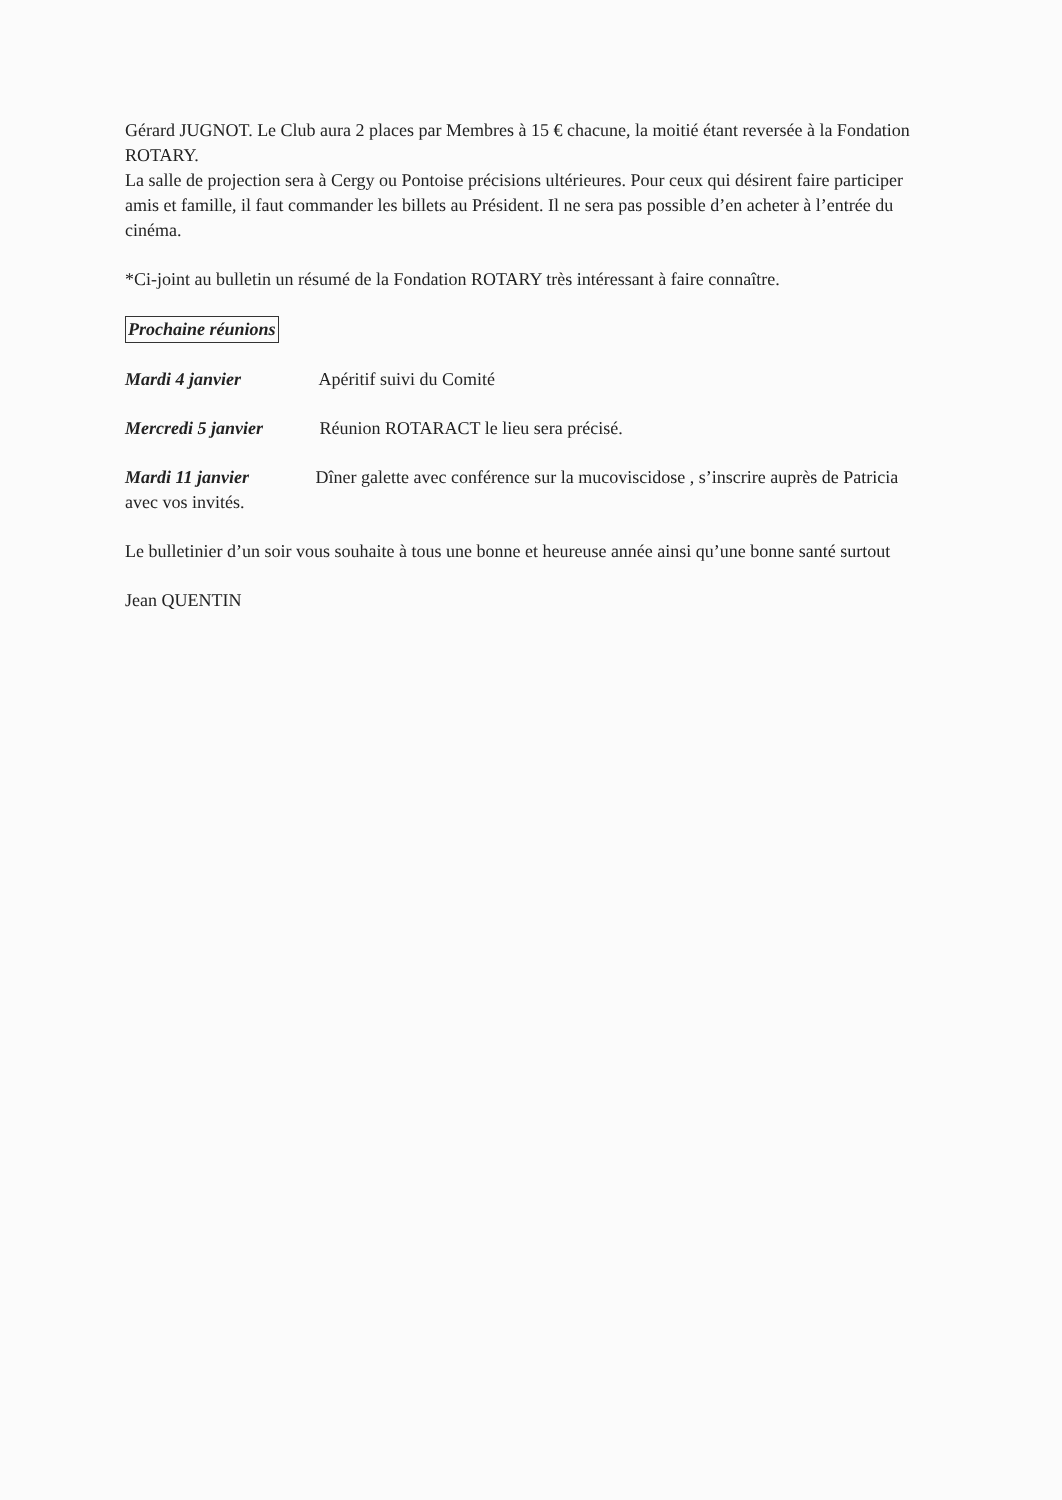Gérard JUGNOT. Le Club aura 2 places par Membres à 15 € chacune, la moitié étant reversée à la Fondation ROTARY.
La salle de projection sera à Cergy ou Pontoise précisions ultérieures. Pour ceux qui désirent faire participer amis et famille, il faut commander les billets au Président. Il ne sera pas possible d’en acheter à l’entrée du cinéma.
*Ci-joint au bulletin un résumé de la Fondation ROTARY très intéressant à faire connaître.
Prochaine réunions
Mardi 4 janvier Apéritif suivi du Comité
Mercredi 5 janvier Réunion ROTARACT le lieu sera précisé.
Mardi 11 janvier Dîner galette avec conférence sur la mucoviscidose , s’inscrire auprès de Patricia avec vos invités.
Le bulletinier d’un soir vous souhaite à tous une bonne et heureuse année ainsi qu’une bonne santé surtout
Jean QUENTIN